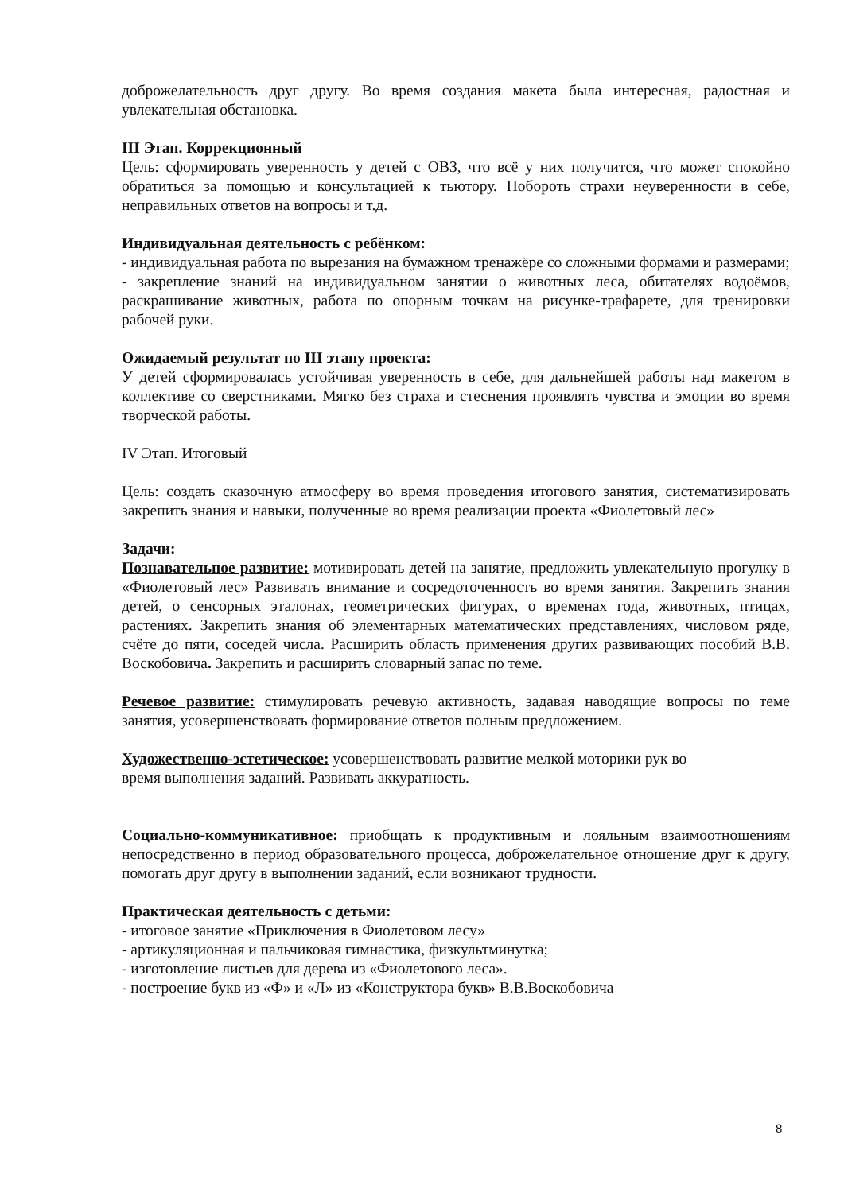доброжелательность друг другу. Во время создания макета была интересная, радостная и увлекательная обстановка.
III Этап. Коррекционный
Цель: сформировать уверенность у детей с ОВЗ, что всё у них получится, что может спокойно обратиться за помощью и консультацией к тьютору. Побороть страхи неуверенности в себе, неправильных ответов на вопросы и т.д.
Индивидуальная деятельность с ребёнком:
- индивидуальная работа по вырезания на бумажном тренажёре со сложными формами и размерами;
- закрепление знаний на индивидуальном занятии о животных леса, обитателях водоёмов, раскрашивание животных, работа по опорным точкам на рисунке-трафарете, для тренировки рабочей руки.
Ожидаемый результат по III этапу проекта:
У детей сформировалась устойчивая уверенность в себе, для дальнейшей работы над макетом в коллективе со сверстниками. Мягко без страха и стеснения проявлять чувства и эмоции во время творческой работы.
IV Этап. Итоговый
Цель: создать сказочную атмосферу во время проведения итогового занятия, систематизировать закрепить знания и навыки, полученные во время реализации проекта «Фиолетовый лес»
Задачи:
Познавательное развитие: мотивировать детей на занятие, предложить увлекательную прогулку в «Фиолетовый лес» Развивать внимание и сосредоточенность во время занятия. Закрепить знания детей, о сенсорных эталонах, геометрических фигурах, о временах года, животных, птицах, растениях. Закрепить знания об элементарных математических представлениях, числовом ряде, счёте до пяти, соседей числа. Расширить область применения других развивающих пособий В.В. Воскобовича. Закрепить и расширить словарный запас по теме.
Речевое развитие: стимулировать речевую активность, задавая наводящие вопросы по теме занятия, усовершенствовать формирование ответов полным предложением.
Художественно-эстетическое: усовершенствовать развитие мелкой моторики рук во
время выполнения заданий. Развивать аккуратность.
Социально-коммуникативное: приобщать к продуктивным и лояльным взаимоотношениям непосредственно в период образовательного процесса, доброжелательное отношение друг к другу, помогать друг другу в выполнении заданий, если возникают трудности.
Практическая деятельность с детьми:
- итоговое занятие «Приключения в Фиолетовом лесу»
- артикуляционная и пальчиковая гимнастика, физкультминутка;
- изготовление листьев для дерева из «Фиолетового леса».
- построение букв из «Ф» и «Л» из «Конструктора букв» В.В.Воскобовича
8